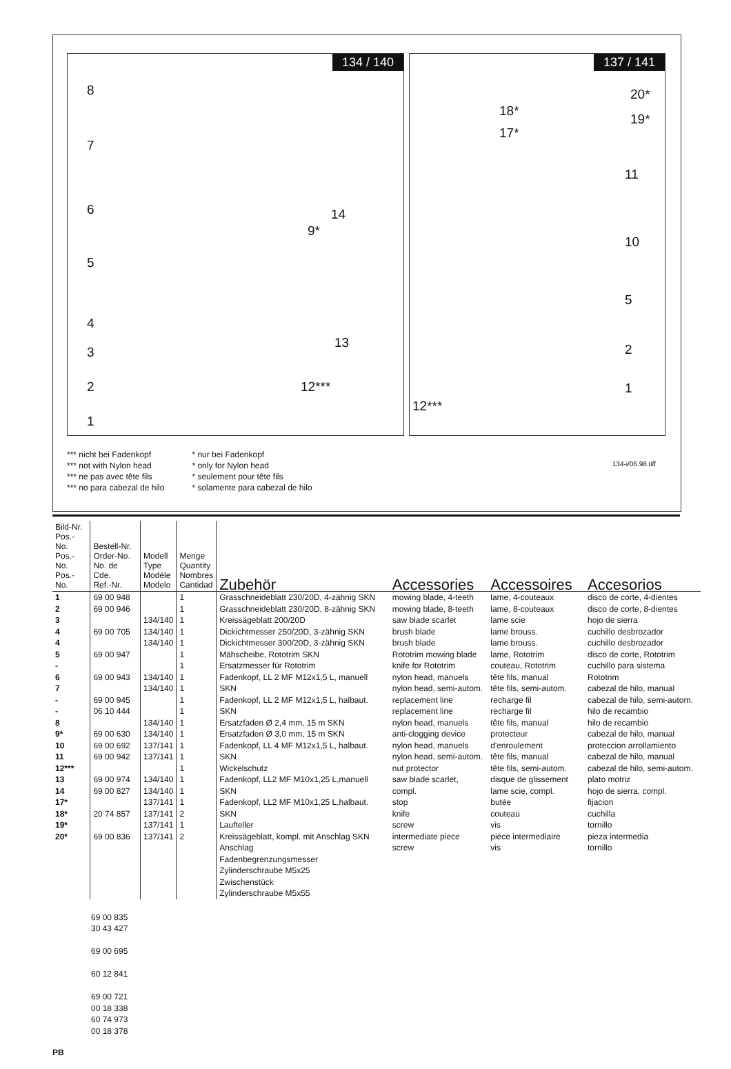134 / 140
8
7
6
5
4
3
2
1
14
9*
13
12***
137 / 141
18*
17*
20*
19*
11
10
5
2
1
12***
*** nicht bei Fadenkopf
*** not with Nylon head
*** ne pas avec tête fils
*** no para cabezal de hilo
* nur bei Fadenkopf
* only for Nylon head
* seulement pour tête fils
* solamente para cabezal de hilo
134-i/06.98.tiff
| Bild-Nr. Pos.-No. Pos.-No. Pos.-No. | Bestell-Nr. Order-No. No. de Cde. Ref.-Nr. | Modell Type Modèle Modelo | Menge Quantity Nombres Cantidad | Zubehör | Accessories | Accessoires | Accesorios |
| --- | --- | --- | --- | --- | --- | --- | --- |
| 1 2 3 4 4 5 - 6 7 - - 8 9* 10 11 12*** 13 14 17* 18* 19* 20* | 69 00 948 69 00 946 69 00 705 69 00 947 69 00 943 69 00 945 06 10 444 69 00 630 69 00 692 69 00 942 69 00 974 69 00 827 20 74 857 69 00 836 | 134/140 134/140 134/140 134/140 134/140 134/140 134/140 137/141 137/141 134/140 134/140 137/141 137/141 137/141 137/141 | 1 1 1 1 1 1 1 1 1 1 1 1 1 1 1 1 1 1 1 2 1 2 | Grasschneideblatt 230/20D, 4-zähnig SKN Grasschneideblatt 230/20D, 8-zähnig SKN Kreissägeblatt 200/20D Dickichtmesser 250/20D, 3-zähnig SKN Dickichtmesser 300/20D, 3-zähnig SKN Mähscheibe, Rototrim SKN Ersatzmesser für Rototrim Fadenkopf, LL 2 MF M12x1,5 L, manuell SKN Fadenkopf, LL 2 MF M12x1,5 L, halbaut. SKN Ersatzfaden Ø 2,4 mm, 15 m SKN Ersatzfaden Ø 3,0 mm, 15 m SKN Fadenkopf, LL 4 MF M12x1,5 L, halbaut. SKN Wickelschutz Fadenkopf, LL2 MF M10x1,25 L,manuell SKN Fadenkopf, LL2 MF M10x1,25 L,halbaut. SKN Laufteller Kreissägeblatt, kompl. mit Anschlag SKN Anschlag Fadenbegrenzungsmesser Zylinderschraube M5x25 Zwischenstück Zylinderschraube M5x55 | mowing blade, 4-teeth mowing blade, 8-teeth saw blade scarlet brush blade brush blade Rototrim mowing blade knife for Rototrim nylon head, manuels nylon head, semi-autom. replacement line replacement line nylon head, manuels anti-clogging device nylon head, manuels nylon head, semi-autom. nut protector saw blade scarlet, compl. stop knife screw intermediate piece screw | lame, 4-couteaux lame, 8-couteaux lame scie lame brouss. lame brouss. lame, Rototrim couteau, Rototrim tête fils, manual tête fils, semi-autom. recharge fil recharge fil tête fils, manual protecteur d'enroulement tête fils, manual tête fils, semi-autom. disque de glissement lame scie, compl. butée couteau vis pièce intermediaire vis | disco de corte, 4-dientes disco de corte, 8-dientes hojo de sierra cuchillo desbrozador cuchillo desbrozador disco de corte, Rototrim cuchillo para sistema Rototrim cabezal de hilo, manual cabezal de hilo, semi-autom. hilo de recambio hilo de recambio cabezal de hilo, manual proteccion arrollamiento cabezal de hilo, manual cabezal de hilo, semi-autom. plato motriz hojo de sierra, compl. fijacion cuchilla tornillo pieza intermedia tornillo |
69 00 835
30 43 427
69 00 695
60 12 841
69 00 721
00 18 338
60 74 973
00 18 378
PB